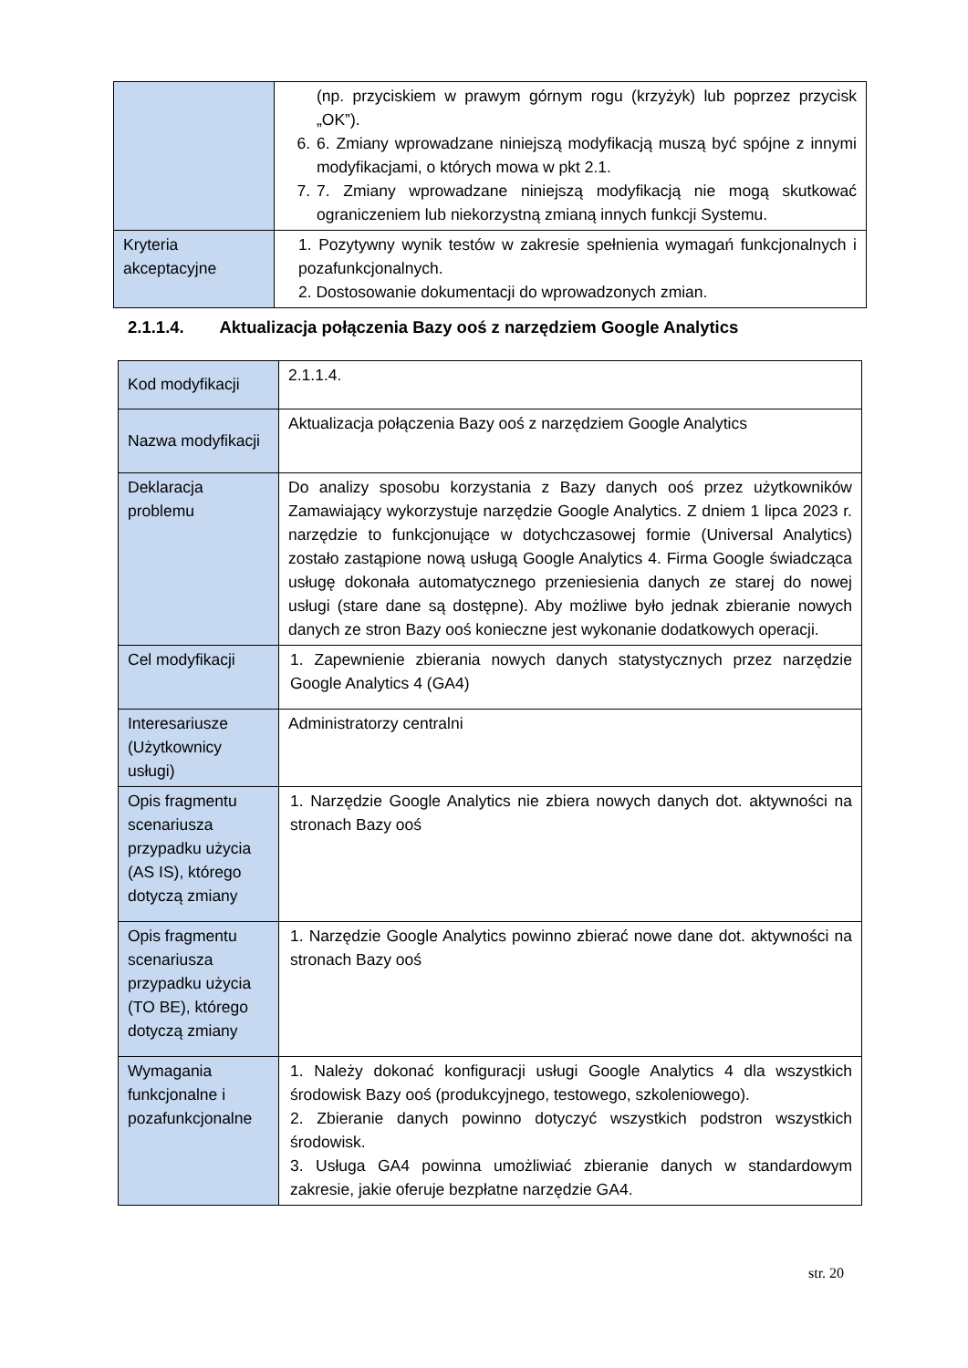| | (np. przyciskiem w prawym górnym rogu (krzyżyk) lub poprzez przycisk „OK”). 6. 6. Zmiany wprowadzane niniejszą modyfikacją muszą być spójne z innymi modyfikacjami, o których mowa w pkt 2.1. 7. 7. Zmiany wprowadzane niniejszą modyfikacją nie mogą skutkować ograniczeniem lub niekorzystną zmianą innych funkcji Systemu. |
| Kryteria akceptacyjne | 1. Pozytywny wynik testów w zakresie spełnienia wymagań funkcjonalnych i pozafunkcjonalnych. 2. Dostosowanie dokumentacji do wprowadzonych zmian. |
2.1.1.4. Aktualizacja połączenia Bazy ooś z narzędziem Google Analytics
| Kod modyfikacji | 2.1.1.4. |
| Nazwa modyfikacji | Aktualizacja połączenia Bazy ooś z narzędziem Google Analytics |
| Deklaracja problemu | Do analizy sposobu korzystania z Bazy danych ooś przez użytkowników Zamawiający wykorzystuje narzędzie Google Analytics. Z dniem 1 lipca 2023 r. narzędzie to funkcjonujące w dotychczasowej formie (Universal Analytics) zostało zastąpione nową usługą Google Analytics 4. Firma Google świadcząca usługę dokonała automatycznego przeniesienia danych ze starej do nowej usługi (stare dane są dostępne). Aby możliwe było jednak zbieranie nowych danych ze stron Bazy ooś konieczne jest wykonanie dodatkowych operacji. |
| Cel modyfikacji | 1. Zapewnienie zbierania nowych danych statystycznych przez narzędzie Google Analytics 4 (GA4) |
| Interesariusze (Użytkownicy usługi) | Administratorzy centralni |
| Opis fragmentu scenariusza przypadku użycia (AS IS), którego dotyczą zmiany | 1. Narzędzie Google Analytics nie zbiera nowych danych dot. aktywności na stronach Bazy ooś |
| Opis fragmentu scenariusza przypadku użycia (TO BE), którego dotyczą zmiany | 1. Narzędzie Google Analytics powinno zbierać nowe dane dot. aktywności na stronach Bazy ooś |
| Wymagania funkcjonalne i pozafunkcjonalne | 1. Należy dokonać konfiguracji usługi Google Analytics 4 dla wszystkich środowisk Bazy ooś (produkcyjnego, testowego, szkoleniowego). 2. Zbieranie danych powinno dotyczyć wszystkich podstron wszystkich środowisk. 3. Usługa GA4 powinna umożliwiać zbieranie danych w standardowym zakresie, jakie oferuje bezpłatne narzędzie GA4. |
str. 20